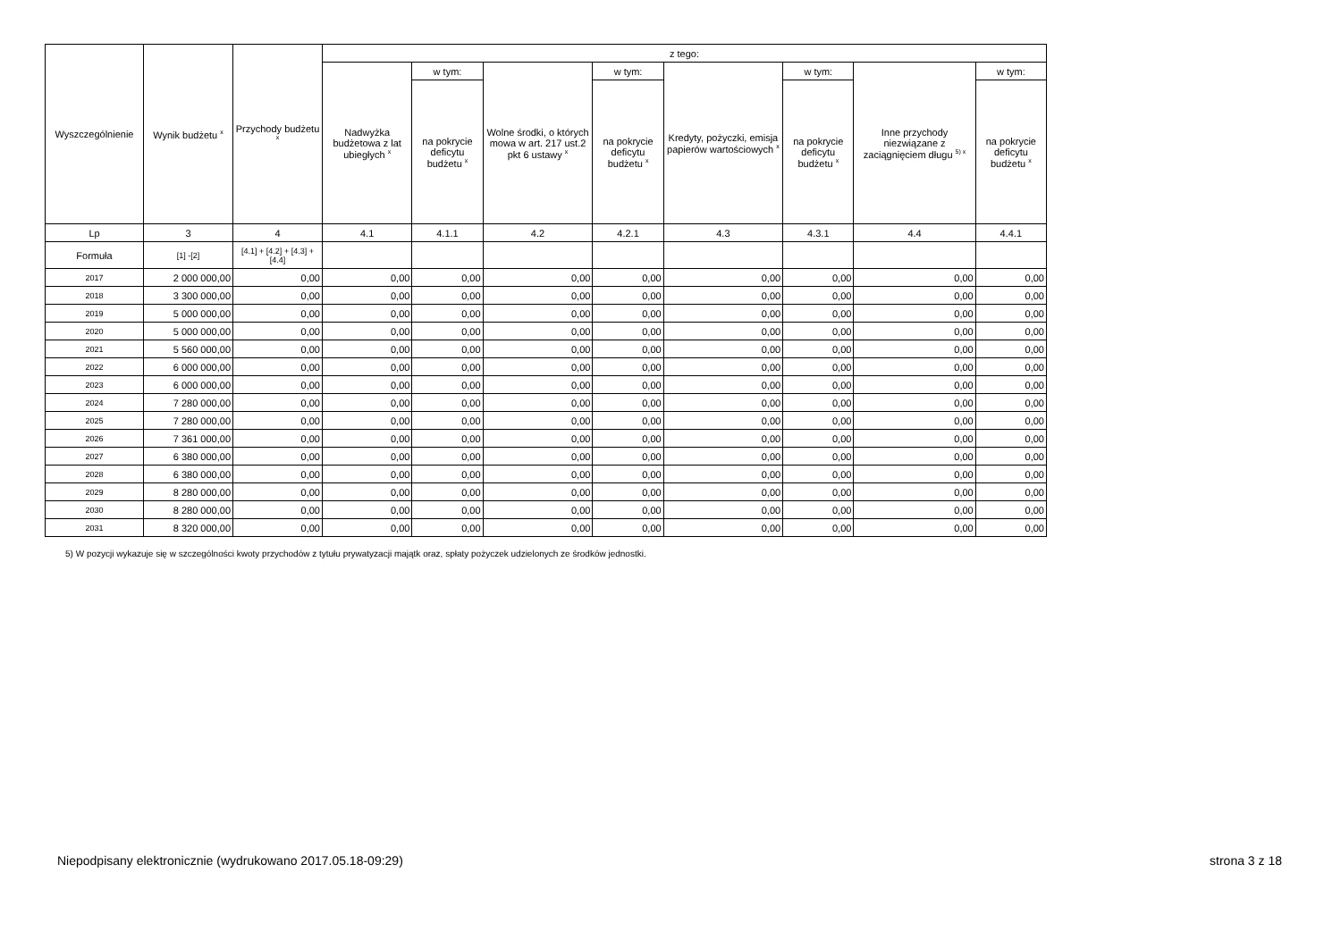| Wyszczególnienie | Wynik budżetu <sup>x</sup> | Przychody budżetu <sup>x</sup> | z tego: | | | | | | | |
| --- | --- | --- | --- | --- | --- | --- | --- | --- | --- | --- |
| | | | Nadwyżka budżetowa z lat ubiegłych <sup>x</sup> | w tym: | Wolne środki, o których mowa w art. 217 ust.2 pkt 6 ustawy <sup>x</sup> | w tym: | Kredyty, pożyczki, emisja papierów wartościowych <sup>x</sup> | w tym: | Inne przychody niezwiązane z zaciągnięciem długu <sup>5) x</sup> | w tym: |
| | | | | na pokrycie deficytu budżetu <sup>x</sup> | | na pokrycie deficytu budżetu <sup>x</sup> | | na pokrycie deficytu budżetu <sup>x</sup> | | na pokrycie deficytu budżetu <sup>x</sup> |
| Lp | 3 | 4 | 4.1 | 4.1.1 | 4.2 | 4.2.1 | 4.3 | 4.3.1 | 4.4 | 4.4.1 |
| Formuła | [1] -[2] | [4.1] + [4.2] + [4.3] + [4.4] | | | | | | | | |
| 2017 | 2 000 000,00 | 0,00 | 0,00 | 0,00 | 0,00 | 0,00 | 0,00 | 0,00 | 0,00 | 0,00 |
| 2018 | 3 300 000,00 | 0,00 | 0,00 | 0,00 | 0,00 | 0,00 | 0,00 | 0,00 | 0,00 | 0,00 |
| 2019 | 5 000 000,00 | 0,00 | 0,00 | 0,00 | 0,00 | 0,00 | 0,00 | 0,00 | 0,00 | 0,00 |
| 2020 | 5 000 000,00 | 0,00 | 0,00 | 0,00 | 0,00 | 0,00 | 0,00 | 0,00 | 0,00 | 0,00 |
| 2021 | 5 560 000,00 | 0,00 | 0,00 | 0,00 | 0,00 | 0,00 | 0,00 | 0,00 | 0,00 | 0,00 |
| 2022 | 6 000 000,00 | 0,00 | 0,00 | 0,00 | 0,00 | 0,00 | 0,00 | 0,00 | 0,00 | 0,00 |
| 2023 | 6 000 000,00 | 0,00 | 0,00 | 0,00 | 0,00 | 0,00 | 0,00 | 0,00 | 0,00 | 0,00 |
| 2024 | 7 280 000,00 | 0,00 | 0,00 | 0,00 | 0,00 | 0,00 | 0,00 | 0,00 | 0,00 | 0,00 |
| 2025 | 7 280 000,00 | 0,00 | 0,00 | 0,00 | 0,00 | 0,00 | 0,00 | 0,00 | 0,00 | 0,00 |
| 2026 | 7 361 000,00 | 0,00 | 0,00 | 0,00 | 0,00 | 0,00 | 0,00 | 0,00 | 0,00 | 0,00 |
| 2027 | 6 380 000,00 | 0,00 | 0,00 | 0,00 | 0,00 | 0,00 | 0,00 | 0,00 | 0,00 | 0,00 |
| 2028 | 6 380 000,00 | 0,00 | 0,00 | 0,00 | 0,00 | 0,00 | 0,00 | 0,00 | 0,00 | 0,00 |
| 2029 | 8 280 000,00 | 0,00 | 0,00 | 0,00 | 0,00 | 0,00 | 0,00 | 0,00 | 0,00 | 0,00 |
| 2030 | 8 280 000,00 | 0,00 | 0,00 | 0,00 | 0,00 | 0,00 | 0,00 | 0,00 | 0,00 | 0,00 |
| 2031 | 8 320 000,00 | 0,00 | 0,00 | 0,00 | 0,00 | 0,00 | 0,00 | 0,00 | 0,00 | 0,00 |
5) W pozycji wykazuje się w szczególności kwoty przychodów z tytułu prywatyzacji majątk oraz, spłaty pożyczek udzielonych ze środków jednostki.
Niepodpisany elektronicznie (wydrukowano 2017.05.18-09:29) strona 3 z 18